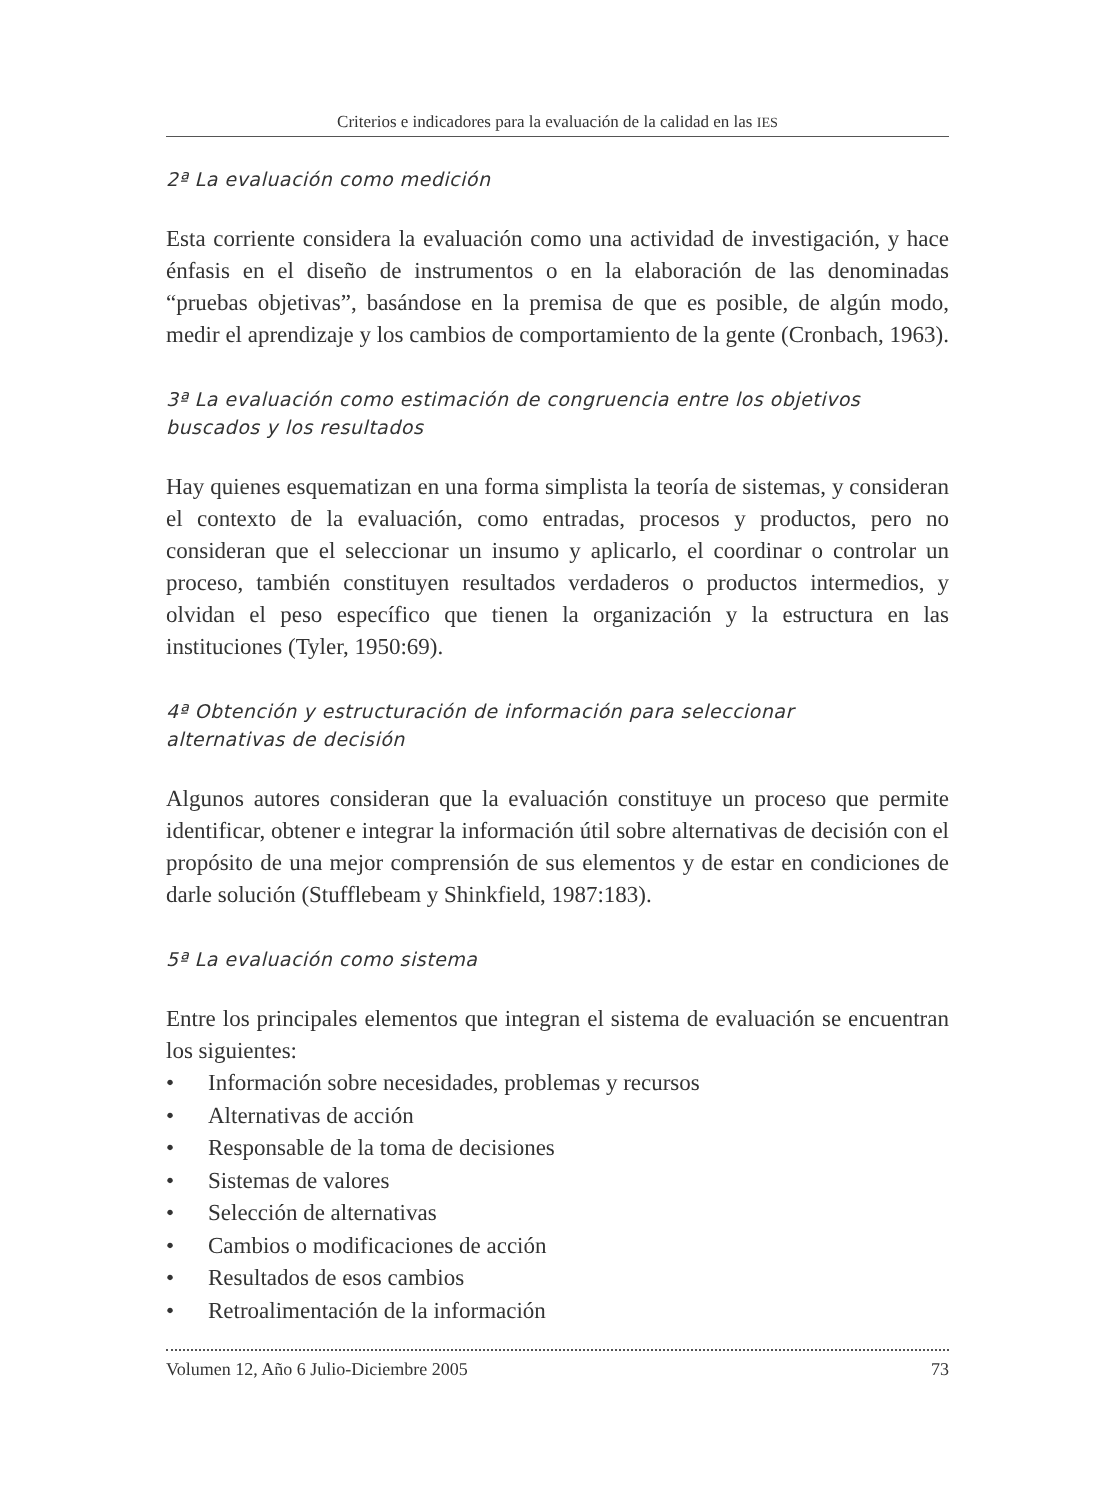Criterios e indicadores para la evaluación de la calidad en las IES
2ª La evaluación como medición
Esta corriente considera la evaluación como una actividad de investigación, y hace énfasis en el diseño de instrumentos o en la elaboración de las denominadas “pruebas objetivas”, basándose en la premisa de que es posible, de algún modo, medir el aprendizaje y los cambios de comportamiento de la gente (Cronbach, 1963).
3ª La evaluación como estimación de congruencia entre los objetivos
buscados y los resultados
Hay quienes esquematizan en una forma simplista la teoría de sistemas, y consideran el contexto de la evaluación, como entradas, procesos y productos, pero no consideran que el seleccionar un insumo y aplicarlo, el coordinar o controlar un proceso, también constituyen resultados verdaderos o productos intermedios, y olvidan el peso específico que tienen la organización y la estructura en las instituciones (Tyler, 1950:69).
4ª Obtención y estructuración de información para seleccionar
alternativas de decisión
Algunos autores consideran que la evaluación constituye un proceso que permite identificar, obtener e integrar la información útil sobre alternativas de decisión con el propósito de una mejor comprensión de sus elementos y de estar en condiciones de darle solución (Stufflebeam y Shinkfield, 1987:183).
5ª La evaluación como sistema
Entre los principales elementos que integran el sistema de evaluación se encuentran los siguientes:
• Información sobre necesidades, problemas y recursos
• Alternativas de acción
• Responsable de la toma de decisiones
• Sistemas de valores
• Selección de alternativas
• Cambios o modificaciones de acción
• Resultados de esos cambios
• Retroalimentación de la información
Volumen 12, Año 6 Julio-Diciembre 2005 73